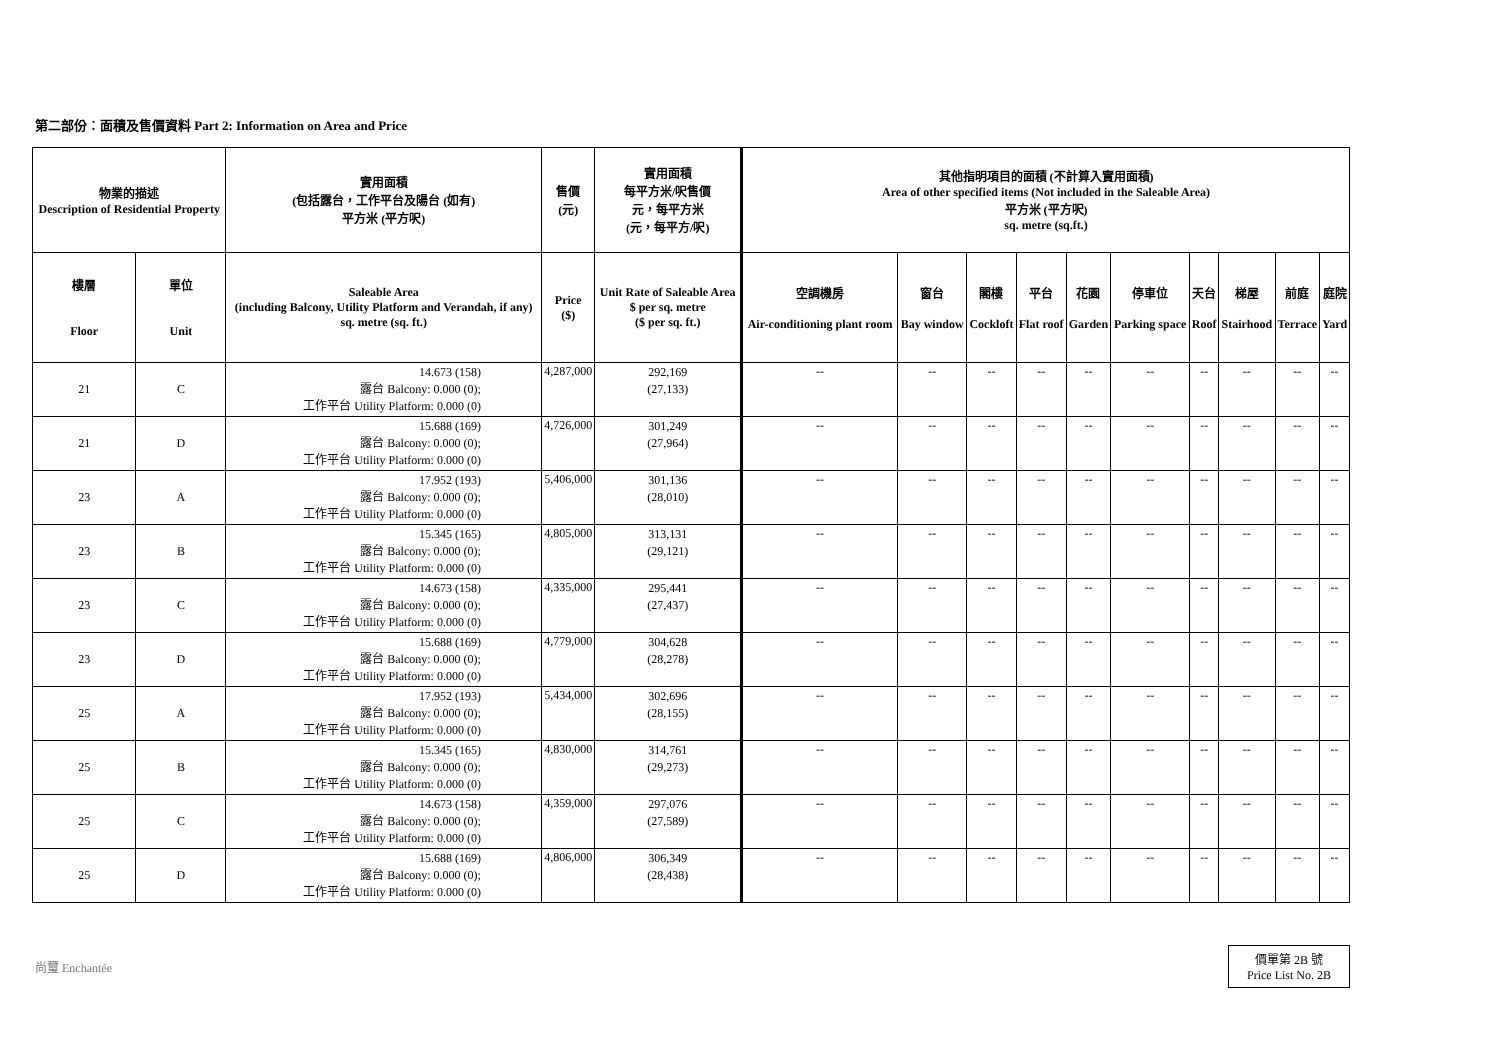第二部份︰面積及售價資料 Part 2: Information on Area and Price
| 物業的描述 Description of Residential Property | | 實用面積 (包括露台，工作平台及陽台 (如有) 平方米 (平方呎) | 售價 (元) | 實用面積 每平方米/呎售價 元，每平方米 (元，每平方/呎) | 其他指明項目的面積 (不計算入實用面積) Area of other specified items (Not included in the Saleable Area) 平方米 (平方呎) sq. metre (sq.ft.) | | | | | | | | | |
| --- | --- | --- | --- | --- | --- | --- | --- | --- | --- | --- | --- | --- | --- | --- |
| 樓層 Floor | 單位 Unit | Saleable Area (including Balcony, Utility Platform and Verandah, if any) sq. metre (sq. ft.) | Price ($) | Unit Rate of Saleable Area $ per sq. metre ($ per sq. ft.) | 空調機房 Air-conditioning plant room | 窗台 Bay window | 閣樓 Cockloft | 平台 Flat roof | 花園 Garden | 停車位 Parking space | 天台 Roof | 梯屋 Stairhood | 前庭 Terrace | 庭院 Yard |
| 21 | C | 14.673 (158) 露台 Balcony: 0.000 (0); 工作平台 Utility Platform: 0.000 (0) | 4,287,000 | 292,169 (27,133) | -- | -- | -- | -- | -- | -- | -- | -- | -- | -- |
| 21 | D | 15.688 (169) 露台 Balcony: 0.000 (0); 工作平台 Utility Platform: 0.000 (0) | 4,726,000 | 301,249 (27,964) | -- | -- | -- | -- | -- | -- | -- | -- | -- | -- |
| 23 | A | 17.952 (193) 露台 Balcony: 0.000 (0); 工作平台 Utility Platform: 0.000 (0) | 5,406,000 | 301,136 (28,010) | -- | -- | -- | -- | -- | -- | -- | -- | -- | -- |
| 23 | B | 15.345 (165) 露台 Balcony: 0.000 (0); 工作平台 Utility Platform: 0.000 (0) | 4,805,000 | 313,131 (29,121) | -- | -- | -- | -- | -- | -- | -- | -- | -- | -- |
| 23 | C | 14.673 (158) 露台 Balcony: 0.000 (0); 工作平台 Utility Platform: 0.000 (0) | 4,335,000 | 295,441 (27,437) | -- | -- | -- | -- | -- | -- | -- | -- | -- | -- |
| 23 | D | 15.688 (169) 露台 Balcony: 0.000 (0); 工作平台 Utility Platform: 0.000 (0) | 4,779,000 | 304,628 (28,278) | -- | -- | -- | -- | -- | -- | -- | -- | -- | -- |
| 25 | A | 17.952 (193) 露台 Balcony: 0.000 (0); 工作平台 Utility Platform: 0.000 (0) | 5,434,000 | 302,696 (28,155) | -- | -- | -- | -- | -- | -- | -- | -- | -- | -- |
| 25 | B | 15.345 (165) 露台 Balcony: 0.000 (0); 工作平台 Utility Platform: 0.000 (0) | 4,830,000 | 314,761 (29,273) | -- | -- | -- | -- | -- | -- | -- | -- | -- | -- |
| 25 | C | 14.673 (158) 露台 Balcony: 0.000 (0); 工作平台 Utility Platform: 0.000 (0) | 4,359,000 | 297,076 (27,589) | -- | -- | -- | -- | -- | -- | -- | -- | -- | -- |
| 25 | D | 15.688 (169) 露台 Balcony: 0.000 (0); 工作平台 Utility Platform: 0.000 (0) | 4,806,000 | 306,349 (28,438) | -- | -- | -- | -- | -- | -- | -- | -- | -- | -- |
尚璽 Enchantée
價單第 2B 號
Price List No. 2B